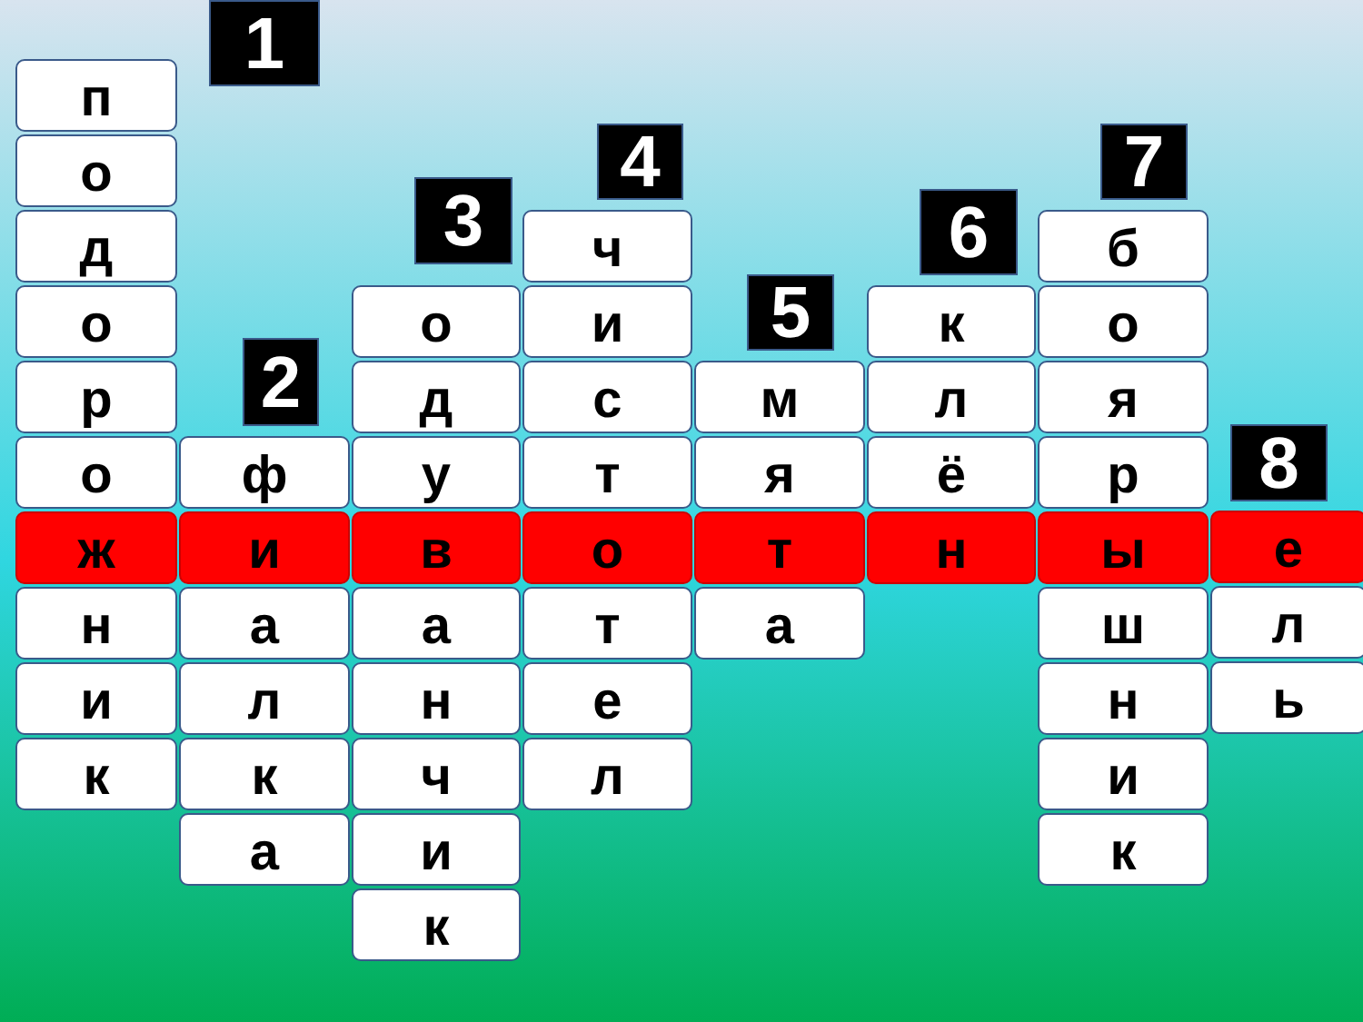п
о
д
о
р
о
ж
н
и
к
1
2
ф
и
а
л
к
а
3
о
д
у
в
а
н
ч
и
к
4
ч
и
с
т
о
т
е
л
5
м
я
т
а
6
к
л
ё
н
7
б
о
я
р
ы
ш
н
и
к
8
е
л
ь